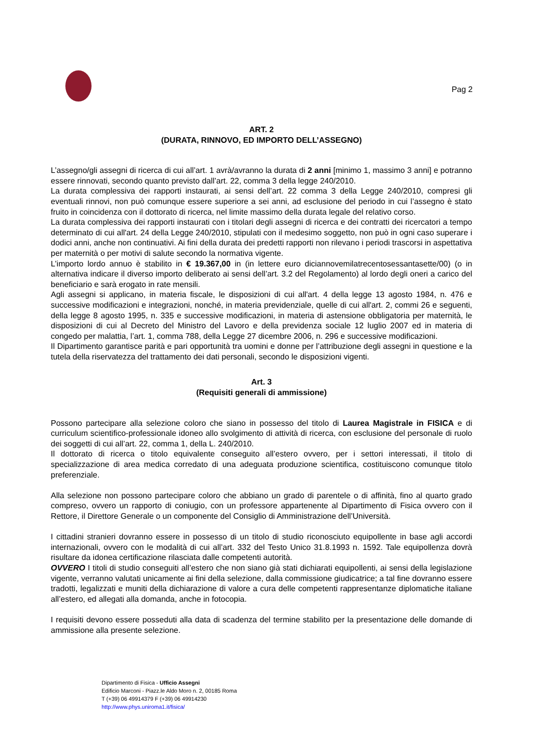Pag 2
ART. 2
(DURATA, RINNOVO, ED IMPORTO DELL’ASSEGNO)
L’assegno/gli assegni di ricerca di cui all’art. 1 avrà/avranno la durata di 2 anni [minimo 1, massimo 3 anni] e potranno essere rinnovati, secondo quanto previsto dall’art. 22, comma 3 della legge 240/2010.
La durata complessiva dei rapporti instaurati, ai sensi dell’art. 22 comma 3 della Legge 240/2010, compresi gli eventuali rinnovi, non può comunque essere superiore a sei anni, ad esclusione del periodo in cui l’assegno è stato fruito in coincidenza con il dottorato di ricerca, nel limite massimo della durata legale del relativo corso.
La durata complessiva dei rapporti instaurati con i titolari degli assegni di ricerca e dei contratti dei ricercatori a tempo determinato di cui all'art. 24 della Legge 240/2010, stipulati con il medesimo soggetto, non può in ogni caso superare i dodici anni, anche non continuativi. Ai fini della durata dei predetti rapporti non rilevano i periodi trascorsi in aspettativa per maternità o per motivi di salute secondo la normativa vigente.
L’importo lordo annuo è stabilito in € 19.367,00 in (in lettere euro diciannovemilatrecentosessantasette/00) (o in alternativa indicare il diverso importo deliberato ai sensi dell’art. 3.2 del Regolamento) al lordo degli oneri a carico del beneficiario e sarà erogato in rate mensili.
Agli assegni si applicano, in materia fiscale, le disposizioni di cui all'art. 4 della legge 13 agosto 1984, n. 476 e successive modificazioni e integrazioni, nonché, in materia previdenziale, quelle di cui all'art. 2, commi 26 e seguenti, della legge 8 agosto 1995, n. 335 e successive modificazioni, in materia di astensione obbligatoria per maternità, le disposizioni di cui al Decreto del Ministro del Lavoro e della previdenza sociale 12 luglio 2007 ed in materia di congedo per malattia, l’art. 1, comma 788, della Legge 27 dicembre 2006, n. 296 e successive modificazioni.
Il Dipartimento garantisce parità e pari opportunità tra uomini e donne per l’attribuzione degli assegni in questione e la tutela della riservatezza del trattamento dei dati personali, secondo le disposizioni vigenti.
Art. 3
(Requisiti generali di ammissione)
Possono partecipare alla selezione coloro che siano in possesso del titolo di Laurea Magistrale in FISICA e di curriculum scientifico-professionale idoneo allo svolgimento di attività di ricerca, con esclusione del personale di ruolo dei soggetti di cui all’art. 22, comma 1, della L. 240/2010.
Il dottorato di ricerca o titolo equivalente conseguito all’estero ovvero, per i settori interessati, il titolo di specializzazione di area medica corredato di una adeguata produzione scientifica, costituiscono comunque titolo preferenziale.
Alla selezione non possono partecipare coloro che abbiano un grado di parentele o di affinità, fino al quarto grado compreso, ovvero un rapporto di coniugio, con un professore appartenente al Dipartimento di Fisica ovvero con il Rettore, il Direttore Generale o un componente del Consiglio di Amministrazione dell’Università.
I cittadini stranieri dovranno essere in possesso di un titolo di studio riconosciuto equipollente in base agli accordi internazionali, ovvero con le modalità di cui all’art. 332 del Testo Unico 31.8.1993 n. 1592. Tale equipollenza dovrà risultare da idonea certificazione rilasciata dalle competenti autorità.
OVVERO I titoli di studio conseguiti all’estero che non siano già stati dichiarati equipollenti, ai sensi della legislazione vigente, verranno valutati unicamente ai fini della selezione, dalla commissione giudicatrice; a tal fine dovranno essere tradotti, legalizzati e muniti della dichiarazione di valore a cura delle competenti rappresentanze diplomatiche italiane all’estero, ed allegati alla domanda, anche in fotocopia.
I requisiti devono essere posseduti alla data di scadenza del termine stabilito per la presentazione delle domande di ammissione alla presente selezione.
Dipartimento di Fisica - Ufficio Assegni
Edificio Marconi - Piazz.le Aldo Moro n. 2, 00185 Roma
T (+39) 06 49914379 F (+39) 06 49914230
http://www.phys.uniroma1.it/fisica/